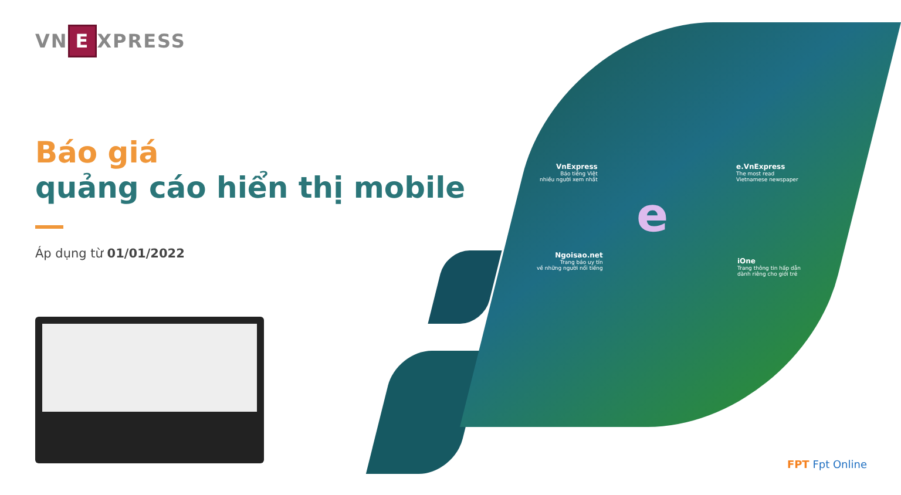VN E XPRESS
Báo giá
quảng cáo hiển thị mobile
Áp dụng từ 01/01/2022
e
VnExpress
Báo tiếng Việt
nhiều người xem nhất
e.VnExpress
The most read
Vietnamese newspaper
Ngoisao.net
Trang báo uy tín
về những người nổi tiếng
iOne
Trang thông tin hấp dẫn
dành riêng cho giới trẻ
FPT Fpt Online